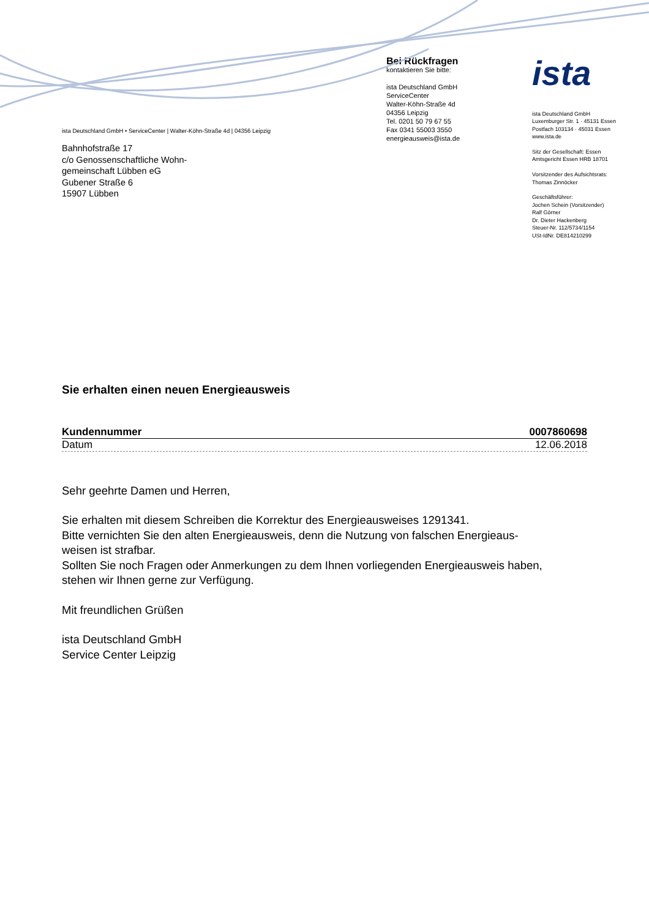ista Deutschland GmbH • ServiceCenter | Walter-Köhn-Straße 4d | 04356 Leipzig
Bahnhofstraße 17
c/o Genossenschaftliche Wohn-
gemeinschaft Lübben eG
Gubener Straße 6
15907 Lübben
Bei Rückfragen
kontaktieren Sie bitte:
ista Deutschland GmbH
ServiceCenter
Walter-Köhn-Straße 4d
04356 Leipzig
Tel. 0201 50 79 67 55
Fax 0341 55003 3550
energieausweis@ista.de
ista
ista Deutschland GmbH
Luxemburger Str. 1 · 45131 Essen
Postfach 103134 · 45031 Essen
www.ista.de
Sitz der Gesellschaft: Essen
Amtsgericht Essen HRB 18701
Vorsitzender des Aufsichtsrats:
Thomas Zinnöcker
Geschäftsführer:
Jochen Schein (Vorsitzender)
Ralf Görner
Dr. Dieter Hackenberg
Steuer-Nr. 112/5734/1154
USt-IdNr. DE814210299
Sie erhalten einen neuen Energieausweis
Kundennummer 0007860698
Datum 12.06.2018
Sehr geehrte Damen und Herren,
Sie erhalten mit diesem Schreiben die Korrektur des Energieausweises 1291341.
Bitte vernichten Sie den alten Energieausweis, denn die Nutzung von falschen Energieaus-
weisen ist strafbar.
Sollten Sie noch Fragen oder Anmerkungen zu dem Ihnen vorliegenden Energieausweis haben,
stehen wir Ihnen gerne zur Verfügung.
Mit freundlichen Grüßen
ista Deutschland GmbH
Service Center Leipzig